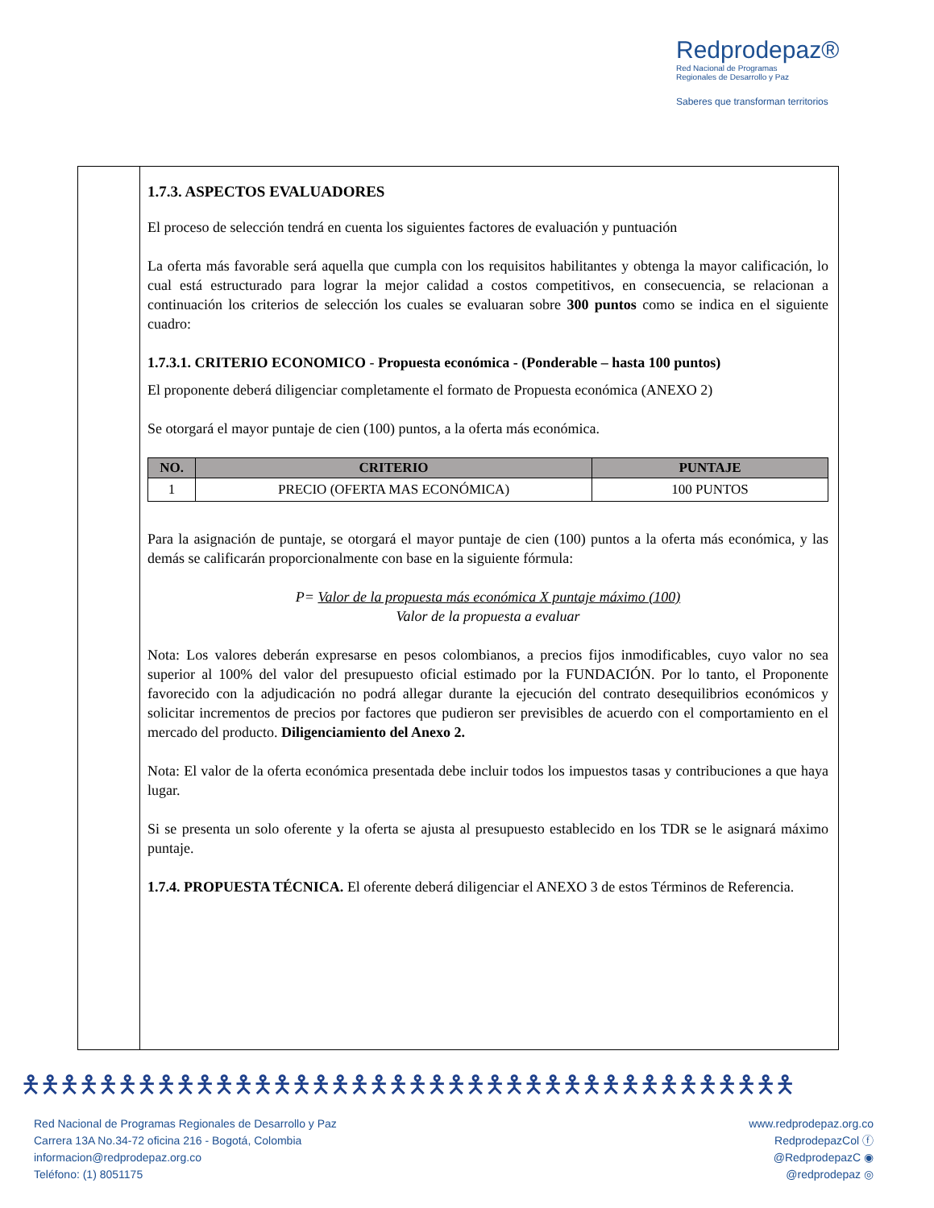Redprodepaz®
Red Nacional de Programas
Regionales de Desarrollo y Paz
Saberes que transforman territorios
1.7.3. ASPECTOS EVALUADORES
El proceso de selección tendrá en cuenta los siguientes factores de evaluación y puntuación
La oferta más favorable será aquella que cumpla con los requisitos habilitantes y obtenga la mayor calificación, lo cual está estructurado para lograr la mejor calidad a costos competitivos, en consecuencia, se relacionan a continuación los criterios de selección los cuales se evaluaran sobre 300 puntos como se indica en el siguiente cuadro:
1.7.3.1. CRITERIO ECONOMICO - Propuesta económica - (Ponderable – hasta 100 puntos)
El proponente deberá diligenciar completamente el formato de Propuesta económica (ANEXO 2)
Se otorgará el mayor puntaje de cien (100) puntos, a la oferta más económica.
| NO. | CRITERIO | PUNTAJE |
| --- | --- | --- |
| 1 | PRECIO (OFERTA MAS ECONÓMICA) | 100 PUNTOS |
Para la asignación de puntaje, se otorgará el mayor puntaje de cien (100) puntos a la oferta más económica, y las demás se calificarán proporcionalmente con base en la siguiente fórmula:
P= Valor de la propuesta más económica X puntaje máximo (100)
Valor de la propuesta a evaluar
Nota: Los valores deberán expresarse en pesos colombianos, a precios fijos inmodificables, cuyo valor no sea superior al 100% del valor del presupuesto oficial estimado por la FUNDACIÓN. Por lo tanto, el Proponente favorecido con la adjudicación no podrá allegar durante la ejecución del contrato desequilibrios económicos y solicitar incrementos de precios por factores que pudieron ser previsibles de acuerdo con el comportamiento en el mercado del producto. Diligenciamiento del Anexo 2.
Nota: El valor de la oferta económica presentada debe incluir todos los impuestos tasas y contribuciones a que haya lugar.
Si se presenta un solo oferente y la oferta se ajusta al presupuesto establecido en los TDR se le asignará máximo puntaje.
1.7.4. PROPUESTA TÉCNICA. El oferente deberá diligenciar el ANEXO 3 de estos Términos de Referencia.
🯅🯅🯅🯅🯅🯅🯅🯅🯅🯅🯅🯅🯅🯅🯅🯅🯅🯅🯅🯅🯅🯅🯅🯅🯅🯅🯅🯅🯅🯅🯅🯅🯅🯅🯅🯅🯅🯅🯅🯅
Red Nacional de Programas Regionales de Desarrollo y Paz
Carrera 13A No.34-72 oficina 216 - Bogotá, Colombia
informacion@redprodepaz.org.co
Teléfono: (1) 8051175
www.redprodepaz.org.co
RedprodepazCol ⓕ
@RedprodepazC ◉
@redprodepaz ◎